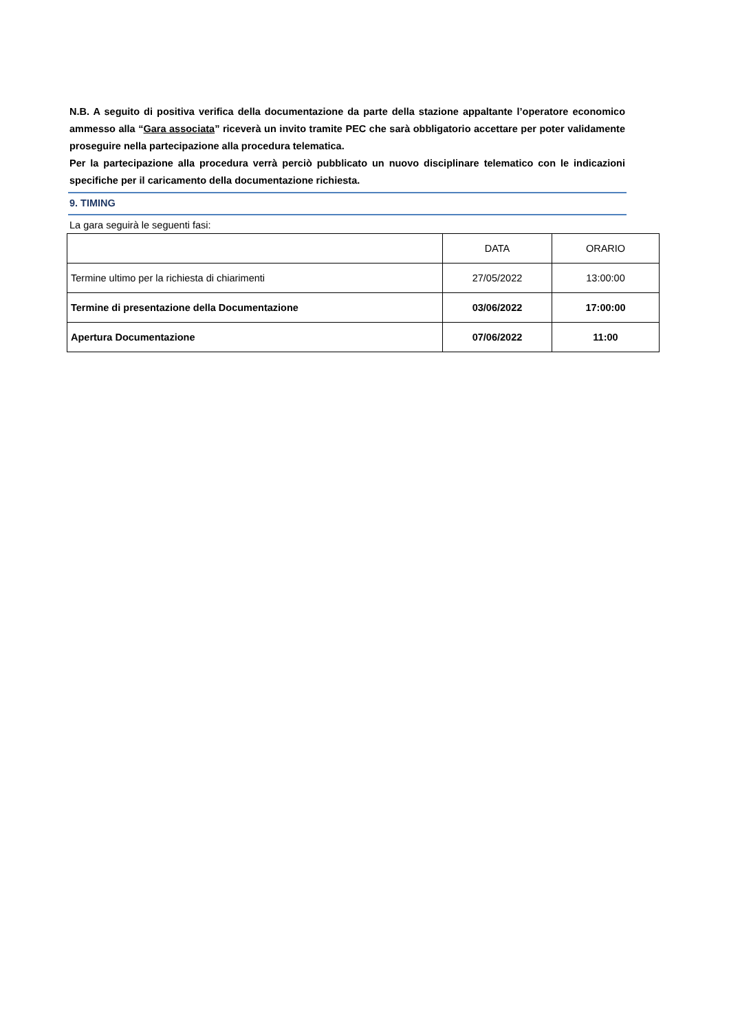N.B. A seguito di positiva verifica della documentazione da parte della stazione appaltante l’operatore economico ammesso alla “Gara associata” riceverà un invito tramite PEC che sarà obbligatorio accettare per poter validamente proseguire nella partecipazione alla procedura telematica.
Per la partecipazione alla procedura verrà perciò pubblicato un nuovo disciplinare telematico con le indicazioni specifiche per il caricamento della documentazione richiesta.
9. TIMING
La gara seguirà le seguenti fasi:
| | DATA | ORARIO |
| Termine ultimo per la richiesta di chiarimenti | 27/05/2022 | 13:00:00 |
| Termine di presentazione della Documentazione | 03/06/2022 | 17:00:00 |
| Apertura Documentazione | 07/06/2022 | 11:00 |